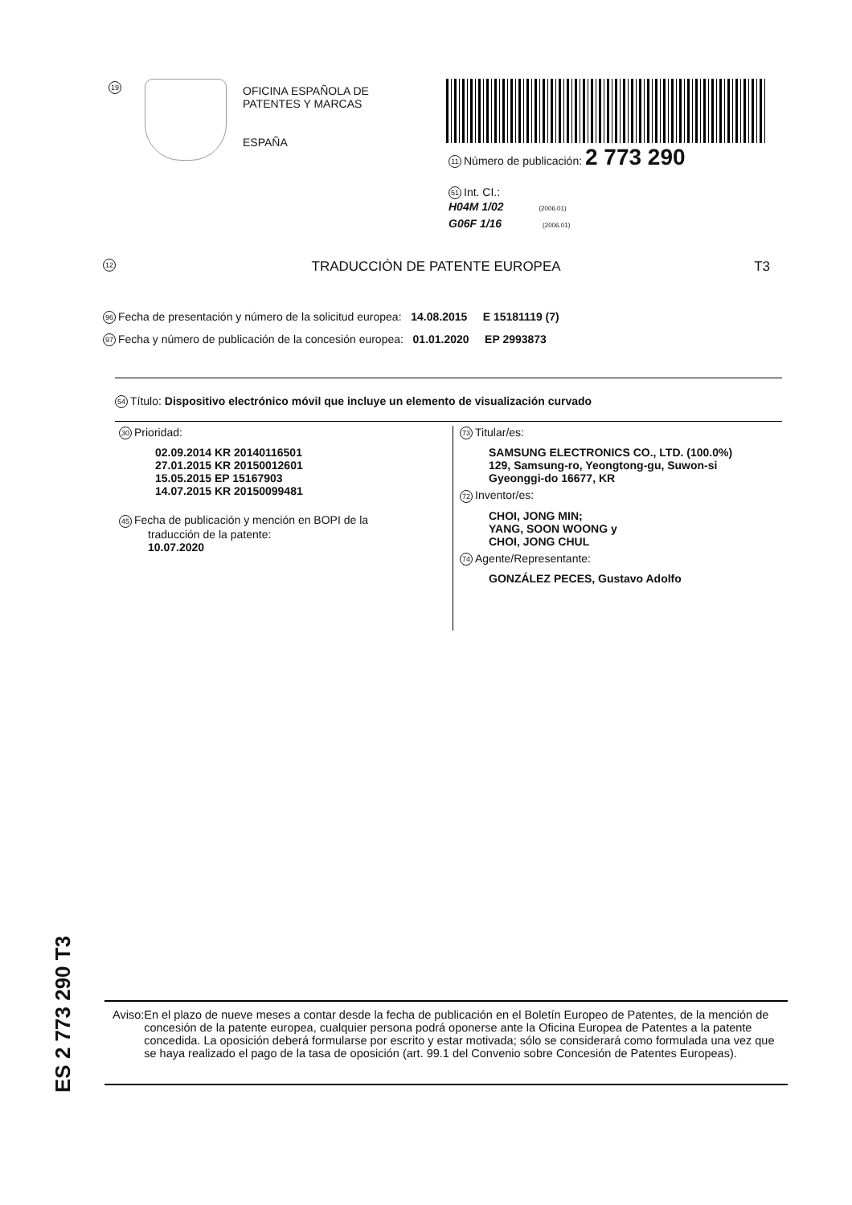19
OFICINA ESPAÑOLA DE
PATENTES Y MARCAS
ESPAÑA
11 Número de publicación: 2 773 290
51 Int. CI.:
H04M 1/02 (2006.01)
G06F 1/16 (2006.01)
12 TRADUCCIÓN DE PATENTE EUROPEA T3
96 Fecha de presentación y número de la solicitud europea: 14.08.2015 E 15181119 (7)
97 Fecha y número de publicación de la concesión europea: 01.01.2020 EP 2993873
54 Título: Dispositivo electrónico móvil que incluye un elemento de visualización curvado
30 Prioridad:
02.09.2014 KR 20140116501
27.01.2015 KR 20150012601
15.05.2015 EP 15167903
14.07.2015 KR 20150099481
45 Fecha de publicación y mención en BOPI de la
traducción de la patente:
10.07.2020
73 Titular/es:
SAMSUNG ELECTRONICS CO., LTD. (100.0%)
129, Samsung-ro, Yeongtong-gu, Suwon-si
Gyeonggi-do 16677, KR
72 Inventor/es:
CHOI, JONG MIN;
YANG, SOON WOONG y
CHOI, JONG CHUL
74 Agente/Representante:
GONZÁLEZ PECES, Gustavo Adolfo
ES 2 773 290 T3
Aviso: En el plazo de nueve meses a contar desde la fecha de publicación en el Boletín Europeo de Patentes, de la mención de concesión de la patente europea, cualquier persona podrá oponerse ante la Oficina Europea de Patentes a la patente concedida. La oposición deberá formularse por escrito y estar motivada; sólo se considerará como formulada una vez que se haya realizado el pago de la tasa de oposición (art. 99.1 del Convenio sobre Concesión de Patentes Europeas).